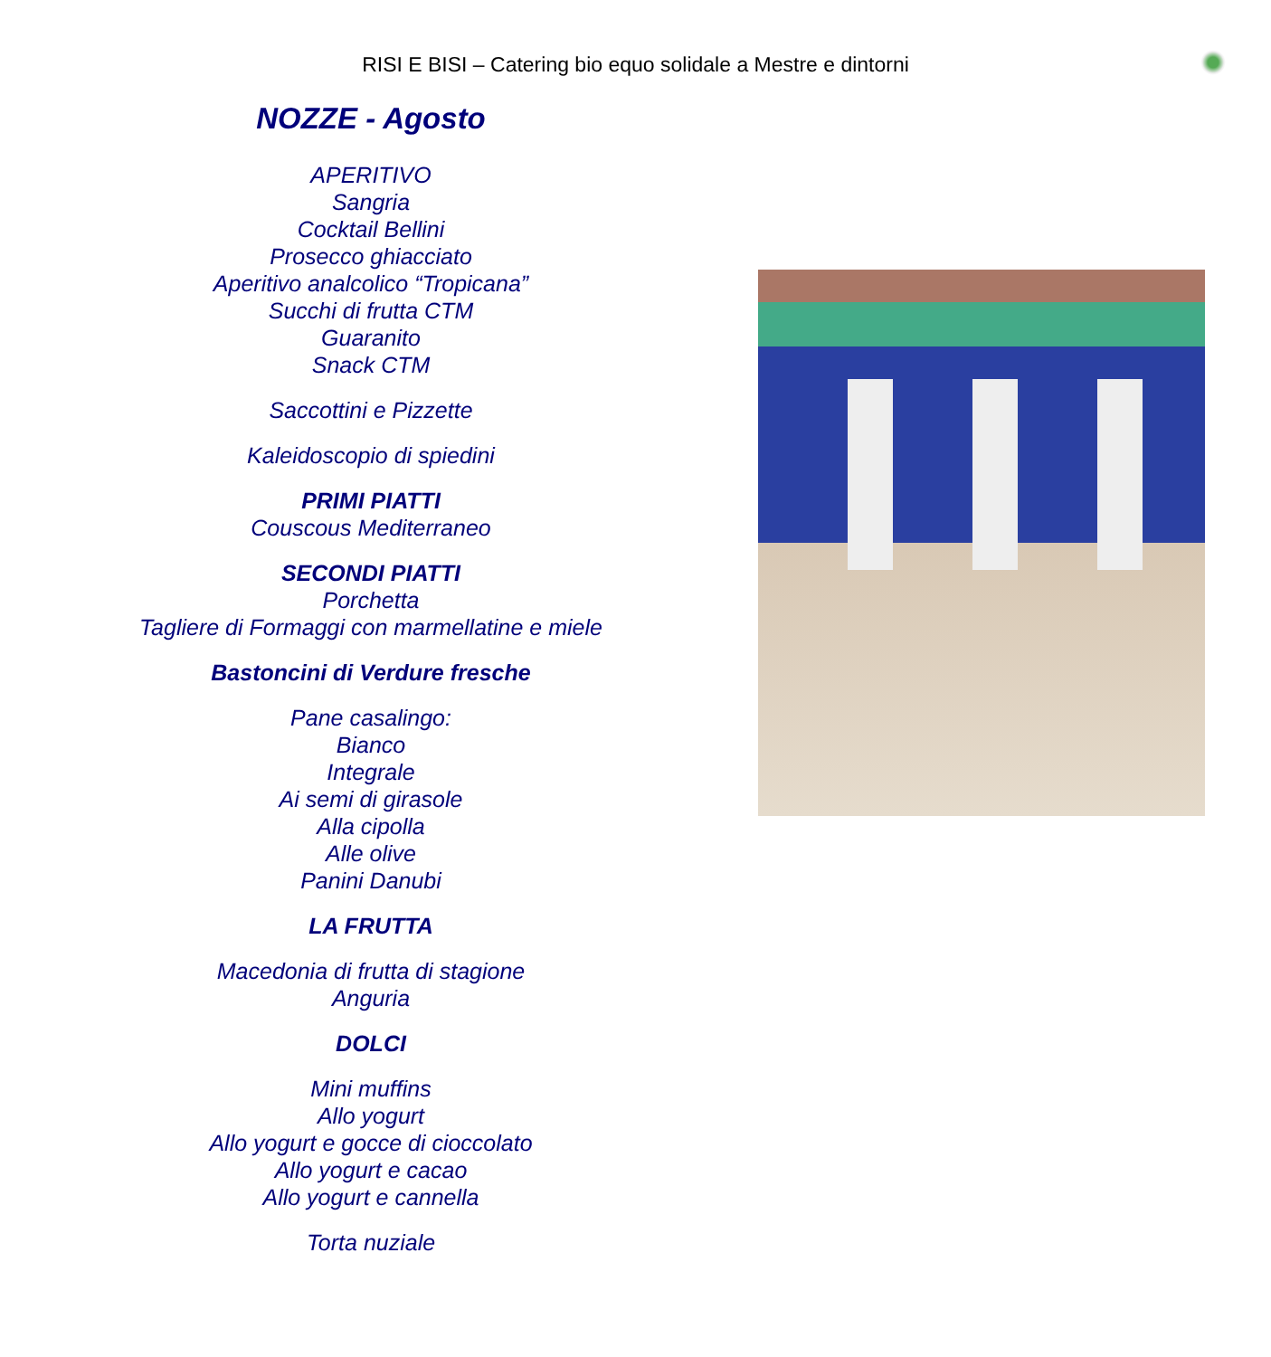RISI E BISI – Catering bio equo solidale a Mestre e dintorni
NOZZE - Agosto
APERITIVO
Sangria
Cocktail Bellini
Prosecco ghiacciato
Aperitivo analcolico “Tropicana”
Succhi di frutta CTM
Guaranito
Snack CTM
Saccottini e Pizzette
Kaleidoscopio di spiedini
PRIMI PIATTI
Couscous Mediterraneo
SECONDI PIATTI
Porchetta
Tagliere di Formaggi con marmellatine e miele
Bastoncini di Verdure fresche
Pane casalingo:
Bianco
Integrale
Ai semi di girasole
Alla cipolla
Alle olive
Panini Danubi
LA FRUTTA
Macedonia di frutta di stagione
Anguria
DOLCI
Mini muffins
Allo yogurt
Allo yogurt e gocce di cioccolato
Allo yogurt e cacao
Allo yogurt e cannella
Torta nuziale